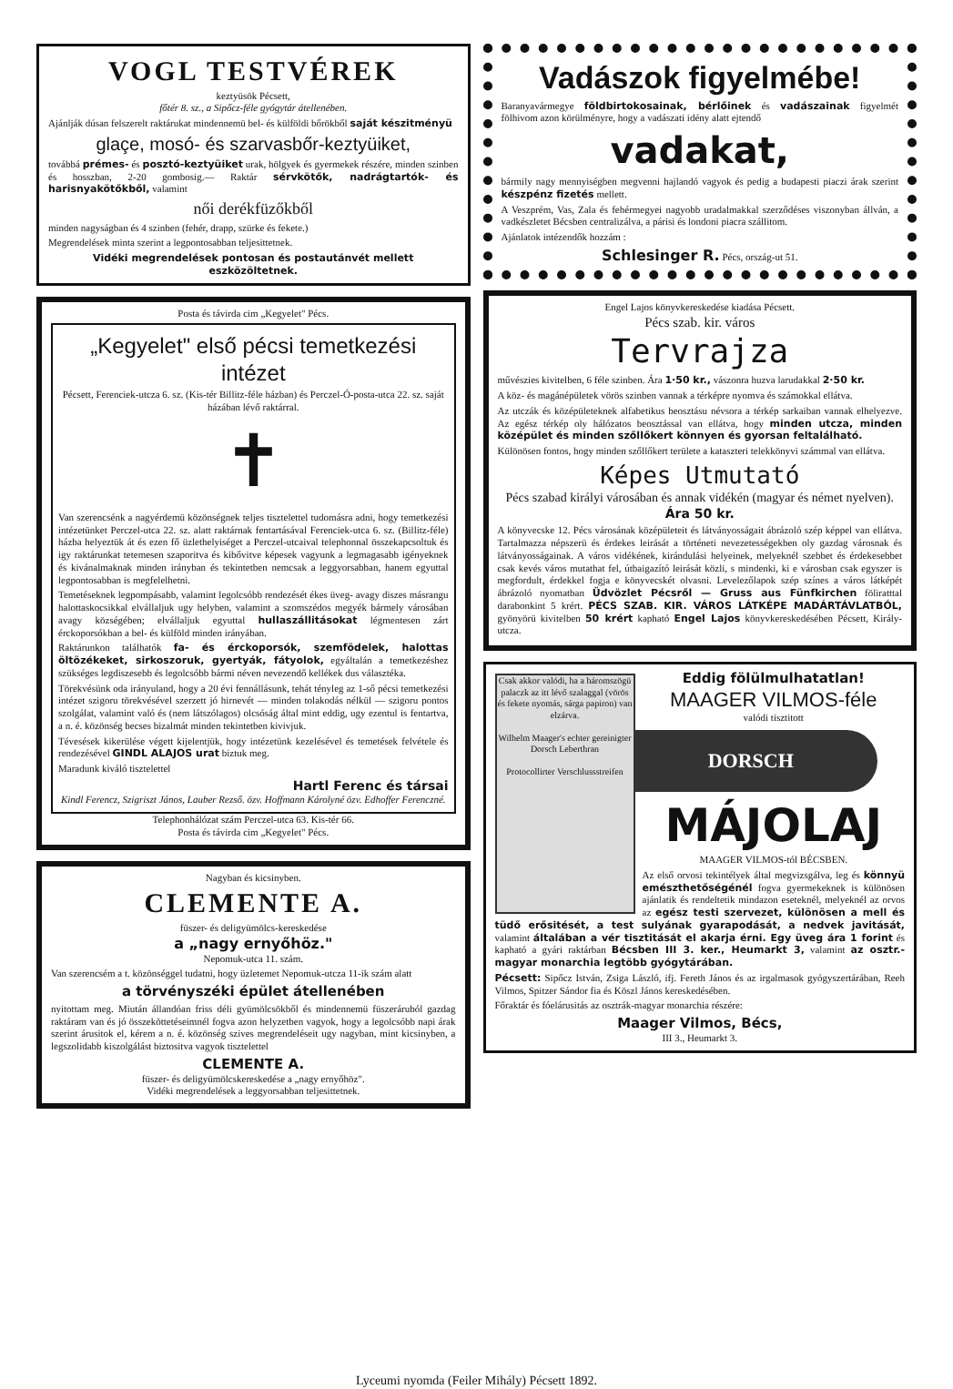VOGL TESTVÉREK
keztyüsök Pécsett,
főtér 8. sz., a Sipőcz-féle gyógytár átellenében.
Ajánlják dúsan felszerelt raktárukat mindennemü bel- és külföldi bőrökből saját készitményü
glaçe, mosó- és szarvasbőr-keztyüiket,
továbbá prémes- és posztó-keztyüiket urak, hölgyek és gyermekek részére, minden szinben és hosszban, 2-20 gombosig.— Raktár sérvkötők, nadrágtartók- és harisnyakötőkből, valamint
női derékfüzőkből
minden nagyságban és 4 szinben (fehér, drapp, szürke és fekete.)
Megrendelések minta szerint a legpontosabban teljesittetnek.
Vidéki megrendelések pontosan és postautánvét mellett eszközöltetnek.
Posta és távirda cim „Kegyelet" Pécs.
„Kegyelet" első pécsi temetkezési intézet
Pécsett, Ferenciek-utcza 6. sz. (Kis-tér Billitz-féle házban) és Perczel-Ó-posta-utca 22. sz. saját házában lévő raktárral.
✝
Van szerencsénk a nagyérdemü közönségnek teljes tisztelettel tudomásra adni, hogy temetkezési intézetünket Perczel-utca 22. sz. alatt raktárnak fentartásával Ferenciek-utca 6. sz. (Billitz-féle) házba helyeztük át és ezen fő üzlethelyiséget a Perczel-utcaival telephonnal összekapcsoltuk és igy raktárunkat tetemesen szaporitva és kibővitve képesek vagyunk a legmagasabb igényeknek és kivánalmaknak minden irányban és tekintetben nemcsak a leggyorsabban, hanem egyuttal legpontosabban is megfelelhetni.
Temetéseknek legpompásabb, valamint legolcsóbb rendezését ékes üveg- avagy diszes másrangu halottaskocsikkal elvállaljuk ugy helyben, valamint a szomszédos megyék bármely városában avagy községében; elvállaljuk egyuttal hullaszállitásokat légmentesen zárt érckoporsókban a bel- és külföld minden irányában.
Raktárunkon találhatók fa- és érckoporsók, szemfödelek, halottas öltözékeket, sirkoszoruk, gyertyák, fátyolok, egyáltalán a temetkezéshez szükséges legdiszesebb és legolcsóbb bármi néven nevezendő kellékek dus választéka.
Törekvésünk oda irányuland, hogy a 20 évi fennállásunk, tehát tényleg az 1-ső pécsi temetkezési intézet szigoru törekvésével szerzett jó hirnevét — minden tolakodás nélkül — szigoru pontos szolgálat, valamint való és (nem látszólagos) olcsóság által mint eddig, ugy ezentul is fentartva, a n. é. közönség becses bizalmát minden tekintetben kivivjuk.
Tévesések kikerülése végett kijelentjük, hogy intézetünk kezelésével és temetések felvétele és rendezésével GINDL ALAJOS urat biztuk meg.
Maradunk kiváló tisztelettel
Hartl Ferenc és társai
Kindl Ferencz, Szigriszt János, Lauber Rezső. özv. Hoffmann Károlyné özv. Edhoffer Ferenczné.
Telephonhálózat szám Perczel-utca 63. Kis-tér 66.
Posta és távirda cim „Kegyelet" Pécs.
Nagyban és kicsinyben.
CLEMENTE A.
füszer- és deligyümölcs-kereskedése
a „nagy ernyőhöz."
Nepomuk-utca 11. szám.
Van szerencsém a t. közönséggel tudatni, hogy üzletemet Nepomuk-utcza 11-ik szám alatt
a törvényszéki épület átellenében
nyitottam meg. Miután állandóan friss déli gyümölcsökből és mindennemü füszeráruból gazdag raktáram van és jó összeköttetéseimnél fogva azon helyzetben vagyok, hogy a legolcsóbb napi árak szerint árusitok el, kérem a n. é. közönség szives megrendeléseit ugy nagyban, mint kicsinyben, a legszolidabb kiszolgálást biztositva vagyok tisztelettel
CLEMENTE A.
füszer- és deligyümölcskereskedése a „nagy ernyőhöz".
Vidéki megrendelések a leggyorsabban teljesittetnek.
Vadászok figyelmébe!
Baranyavármegye földbirtokosainak, bérlőinek és vadászainak figyelmét fölhivom azon körülményre, hogy a vadászati idény alatt ejtendő
vadakat,
bármily nagy mennyiségben megvenni hajlandó vagyok és pedig a budapesti piaczi árak szerint készpénz fizetés mellett.
A Veszprém, Vas, Zala és fehérmegyei nagyobb uradalmakkal szerződéses viszonyban állván, a vadkészletet Bécsben centralizálva, a párisi és londoni piacra szállitom.
Ajánlatok intézendők hozzám :
Schlesinger R. Pécs, ország-ut 51.
Engel Lajos könyvkereskedése kiadása Pécsett.
Pécs szab. kir. város
Tervrajza
művészies kivitelben, 6 féle szinben. Ára 1·50 kr., vászonra huzva larudakkal 2·50 kr.
A köz- és magánépületek vörös szinben vannak a térképre nyomva és számokkal ellátva.
Az utczák és középületeknek alfabetikus beosztásu névsora a térkép sarkaiban vannak elhelyezve. Az egész térkép oly hálózatos beosztással van ellátva, hogy minden utcza, minden középület és minden szőllőkert könnyen és gyorsan feltalálható.
Különösen fontos, hogy minden szőllőkert területe a kataszteri telekkönyvi számmal van ellátva.
Képes Utmutató
Pécs szabad királyi városában és annak vidékén (magyar és német nyelven). Ára 50 kr.
A könyvecske 12. Pécs városának középületeit és látványosságait ábrázoló szép képpel van ellátva. Tartalmazza népszerü és érdekes leirását a történeti nevezetességekben oly gazdag városnak és látványosságainak. A város vidékének, kirándulási helyeinek, melyeknél szebbet és érdekesebbet csak kevés város mutathat fel, útbaigazító leirását közli, s mindenki, ki e városban csak egyszer is megfordult, érdekkel fogja e könyvecskét olvasni. Levelezőlapok szép színes a város látképét ábrázoló nyomatban Üdvözlet Pécsről — Gruss aus Fünfkirchen föliratttal darabonkint 5 krért. PÉCS SZAB. KIR. VÁROS LÁTKÉPE MADÁRTÁVLATBÓL, gyönyörü kivitelben 50 krért kapható Engel Lajos könyvkereskedésében Pécsett, Király-utcza.
Csak akkor valódi, ha a háromszögü palaczk az itt lévő szalaggal (vörös és fekete nyomás, sárga papiron) van elzárva.
Wilhelm Maager's echter gereinigter Dorsch Leberthran
Protocollirter Verschlussstreifen
Eddig fölülmulhatatlan!
MAAGER VILMOS-féle
valódi tisztitott
DORSCH
MÁJOLAJ
MAAGER VILMOS-tól BÉCSBEN.
Az első orvosi tekintélyek által megvizsgálva, leg és könnyü emészthetőségénél fogva gyermekeknek is különösen ajánlatik és rendeltetik mindazon eseteknél, melyeknél az orvos az egész testi szervezet, különösen a mell és tüdő erősitését, a test sulyának gyarapodását, a nedvek javitását, valamint általában a vér tisztitását el akarja érni. Egy üveg ára 1 forint és kapható a gyári raktárban Bécsben III 3. ker., Heumarkt 3, valamint az osztr.-magyar monarchia legtöbb gyógytárában.
Pécsett: Sipőcz István, Zsiga László, ifj. Fereth János és az irgalmasok gyógyszertárában, Reeh Vilmos, Spitzer Sándor fia és Köszl János kereskedésében.
Főraktár és fóelárusitás az osztrák-magyar monarchia részére:
Maager Vilmos, Bécs,
III 3., Heumarkt 3.
Lyceumi nyomda (Feiler Mihály) Pécsett 1892.